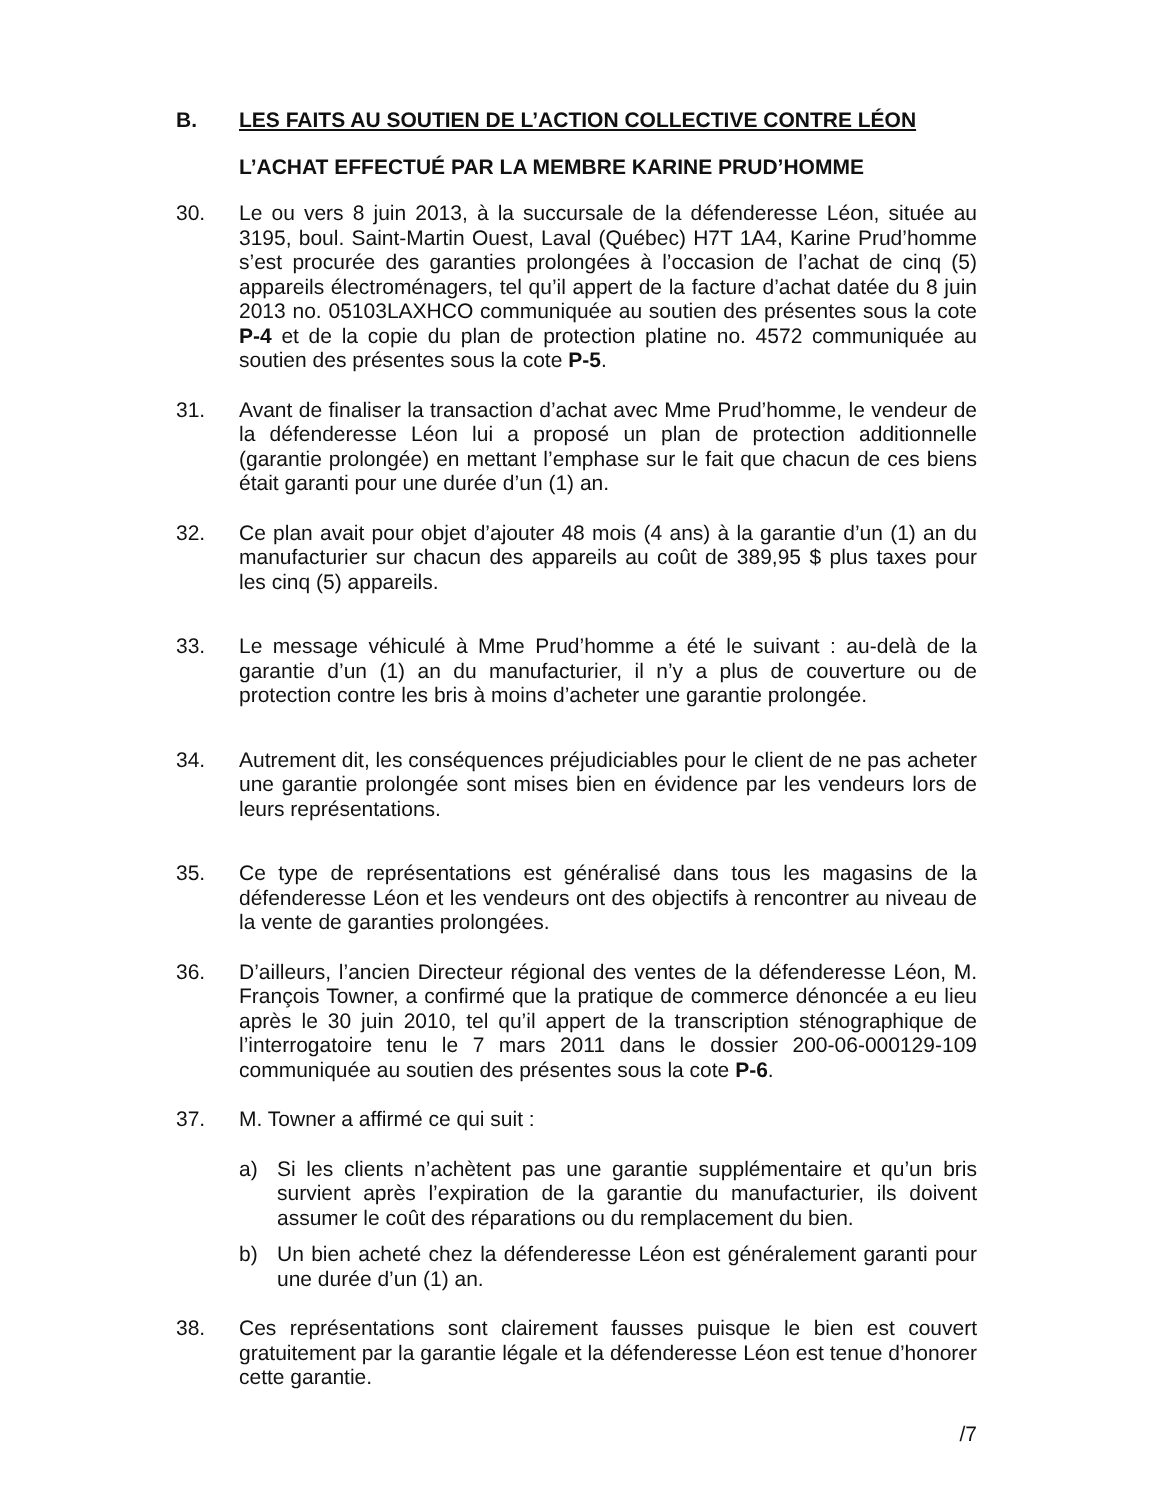B. LES FAITS AU SOUTIEN DE L’ACTION COLLECTIVE CONTRE LÉON
L’ACHAT EFFECTUÉ PAR LA MEMBRE KARINE PRUD’HOMME
30. Le ou vers 8 juin 2013, à la succursale de la défenderesse Léon, située au 3195, boul. Saint-Martin Ouest, Laval (Québec) H7T 1A4, Karine Prud’homme s’est procurée des garanties prolongées à l’occasion de l’achat de cinq (5) appareils électroménagers, tel qu’il appert de la facture d’achat datée du 8 juin 2013 no. 05103LAXHCO communiquée au soutien des présentes sous la cote P-4 et de la copie du plan de protection platine no. 4572 communiquée au soutien des présentes sous la cote P-5.
31. Avant de finaliser la transaction d’achat avec Mme Prud’homme, le vendeur de la défenderesse Léon lui a proposé un plan de protection additionnelle (garantie prolongée) en mettant l’emphase sur le fait que chacun de ces biens était garanti pour une durée d’un (1) an.
32. Ce plan avait pour objet d’ajouter 48 mois (4 ans) à la garantie d’un (1) an du manufacturier sur chacun des appareils au coût de 389,95 $ plus taxes pour les cinq (5) appareils.
33. Le message véhiculé à Mme Prud’homme a été le suivant : au-delà de la garantie d’un (1) an du manufacturier, il n’y a plus de couverture ou de protection contre les bris à moins d’acheter une garantie prolongée.
34. Autrement dit, les conséquences préjudiciables pour le client de ne pas acheter une garantie prolongée sont mises bien en évidence par les vendeurs lors de leurs représentations.
35. Ce type de représentations est généralisé dans tous les magasins de la défenderesse Léon et les vendeurs ont des objectifs à rencontrer au niveau de la vente de garanties prolongées.
36. D’ailleurs, l’ancien Directeur régional des ventes de la défenderesse Léon, M. François Towner, a confirmé que la pratique de commerce dénoncée a eu lieu après le 30 juin 2010, tel qu’il appert de la transcription sténographique de l’interrogatoire tenu le 7 mars 2011 dans le dossier 200-06-000129-109 communiquée au soutien des présentes sous la cote P-6.
37. M. Towner a affirmé ce qui suit :
a) Si les clients n’achètent pas une garantie supplémentaire et qu’un bris survient après l’expiration de la garantie du manufacturier, ils doivent assumer le coût des réparations ou du remplacement du bien.
b) Un bien acheté chez la défenderesse Léon est généralement garanti pour une durée d’un (1) an.
38. Ces représentations sont clairement fausses puisque le bien est couvert gratuitement par la garantie légale et la défenderesse Léon est tenue d’honorer cette garantie.
/7